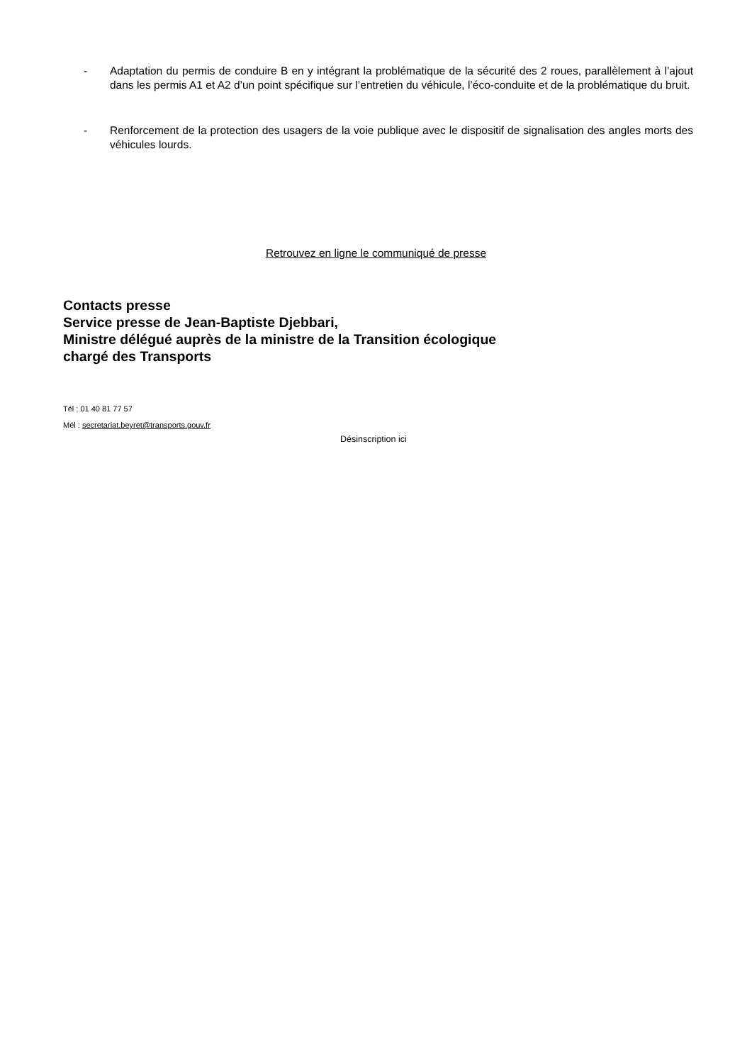- Adaptation du permis de conduire B en y intégrant la problématique de la sécurité des 2 roues, parallèlement à l’ajout dans les permis A1 et A2 d’un point spécifique sur l’entretien du véhicule, l’éco-conduite et de la problématique du bruit.
- Renforcement de la protection des usagers de la voie publique avec le dispositif de signalisation des angles morts des véhicules lourds.
Retrouvez en ligne le communiqué de presse
Contacts presse
Service presse de Jean-Baptiste Djebbari,
Ministre délégué auprès de la ministre de la Transition écologique
chargé des Transports
Tél : 01 40 81 77 57
Mél : secretariat.beyret@transports.gouv.fr
Désinscription ici